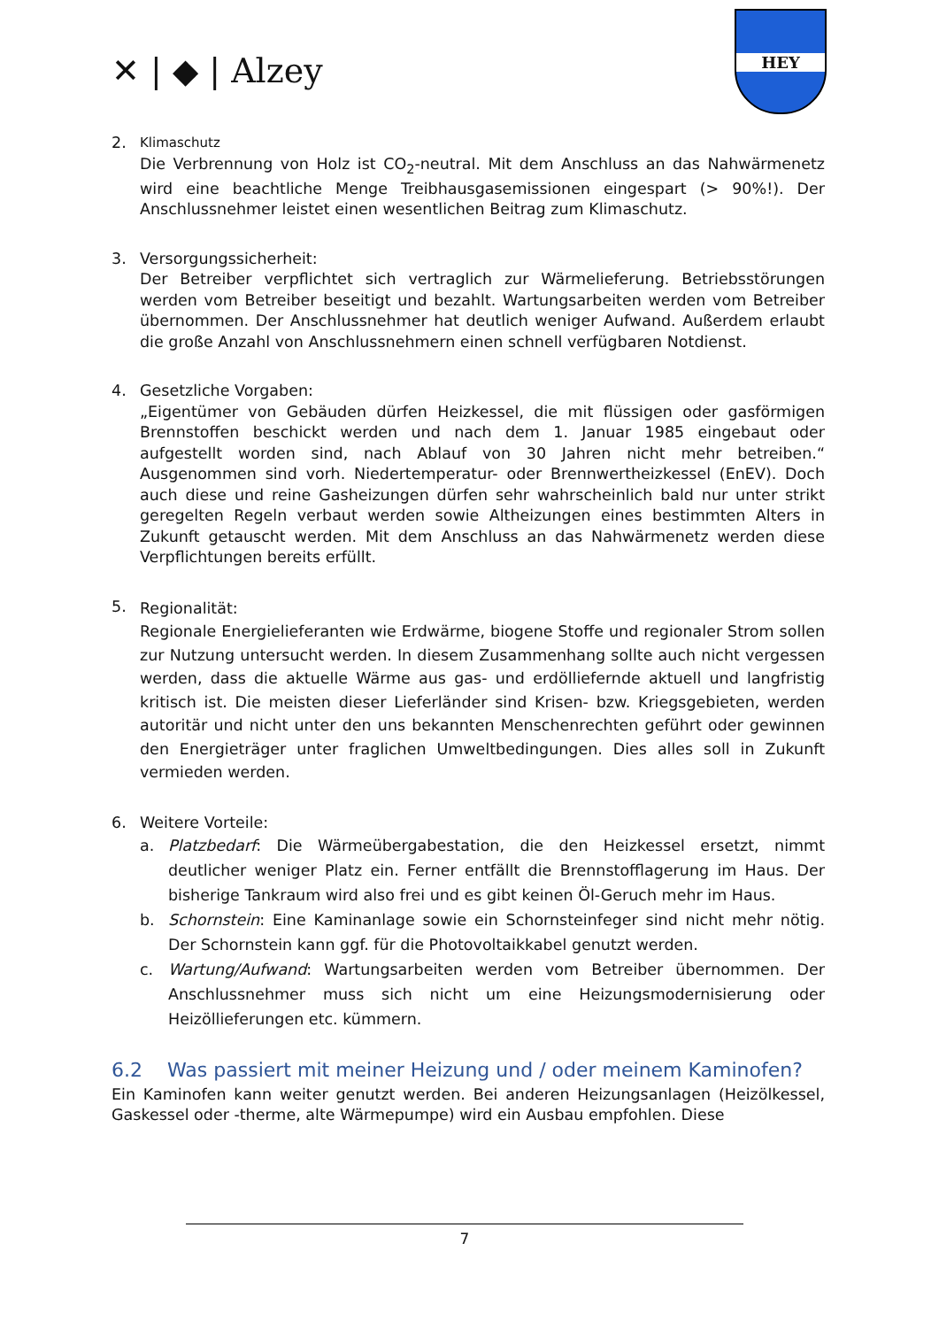✕ | ◆ | Alzey
HEY
2.
Klimaschutz
Die Verbrennung von Holz ist CO<sub>2</sub>-neutral. Mit dem Anschluss an das Nahwärmenetz wird eine beachtliche Menge Treibhausgasemissionen eingespart (> 90%!). Der Anschlussnehmer leistet einen wesentlichen Beitrag zum Klimaschutz.
3. Versorgungssicherheit:
Der Betreiber verpflichtet sich vertraglich zur Wärmelieferung. Betriebsstörungen werden vom Betreiber beseitigt und bezahlt. Wartungsarbeiten werden vom Betreiber übernommen. Der Anschlussnehmer hat deutlich weniger Aufwand. Außerdem erlaubt die große Anzahl von Anschlussnehmern einen schnell verfügbaren Notdienst.
4. Gesetzliche Vorgaben:
„Eigentümer von Gebäuden dürfen Heizkessel, die mit flüssigen oder gasförmigen Brennstoffen beschickt werden und nach dem 1. Januar 1985 eingebaut oder aufgestellt worden sind, nach Ablauf von 30 Jahren nicht mehr betreiben.“ Ausgenommen sind vorh. Niedertemperatur- oder Brennwertheizkessel (EnEV). Doch auch diese und reine Gasheizungen dürfen sehr wahrscheinlich bald nur unter strikt geregelten Regeln verbaut werden sowie Altheizungen eines bestimmten Alters in Zukunft getauscht werden. Mit dem Anschluss an das Nahwärmenetz werden diese Verpflichtungen bereits erfüllt.
5.
Regionalität:
Regionale Energielieferanten wie Erdwärme, biogene Stoffe und regionaler Strom sollen zur Nutzung untersucht werden. In diesem Zusammenhang sollte auch nicht vergessen werden, dass die aktuelle Wärme aus gas- und erdölliefernde aktuell und langfristig kritisch ist. Die meisten dieser Lieferländer sind Krisen- bzw. Kriegsgebieten, werden autoritär und nicht unter den uns bekannten Menschenrechten geführt oder gewinnen den Energieträger unter fraglichen Umweltbedingungen. Dies alles soll in Zukunft vermieden werden.
6. Weitere Vorteile:
a. Platzbedarf: Die Wärmeübergabestation, die den Heizkessel ersetzt, nimmt deutlicher weniger Platz ein. Ferner entfällt die Brennstofflagerung im Haus. Der bisherige Tankraum wird also frei und es gibt keinen Öl-Geruch mehr im Haus.
b. Schornstein: Eine Kaminanlage sowie ein Schornsteinfeger sind nicht mehr nötig. Der Schornstein kann ggf. für die Photovoltaikkabel genutzt werden.
c. Wartung/Aufwand: Wartungsarbeiten werden vom Betreiber übernommen. Der Anschlussnehmer muss sich nicht um eine Heizungsmodernisierung oder Heizöllieferungen etc. kümmern.
6.2 Was passiert mit meiner Heizung und / oder meinem Kaminofen?
Ein Kaminofen kann weiter genutzt werden. Bei anderen Heizungsanlagen (Heizölkessel, Gaskessel oder -therme, alte Wärmepumpe) wird ein Ausbau empfohlen. Diese
7